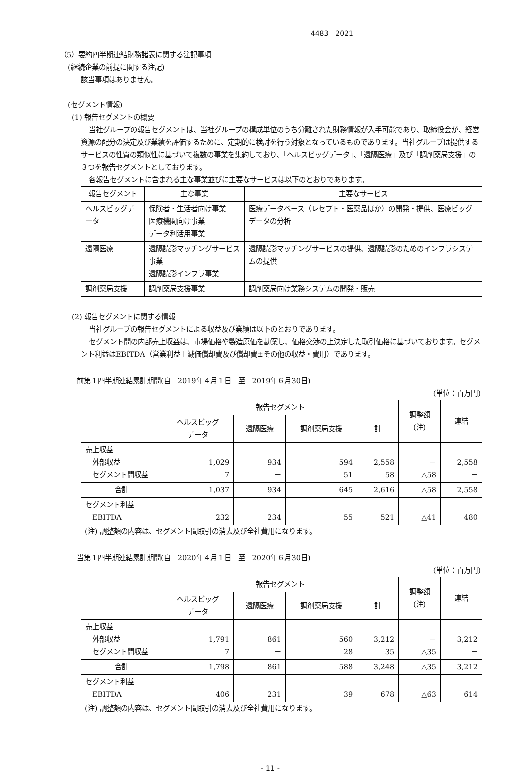4483　2021
（5）要約四半期連結財務諸表に関する注記事項
(継続企業の前提に関する注記)
該当事項はありません。
(セグメント情報)
(1) 報告セグメントの概要
当社グループの報告セグメントは、当社グループの構成単位のうち分離された財務情報が入手可能であり、取締役会が、経営資源の配分の決定及び業績を評価するために、定期的に検討を行う対象となっているものであります。当社グループは提供するサービスの性質の類似性に基づいて複数の事業を集約しており、「ヘルスビッグデータ」、「遠隔医療」及び「調剤薬局支援」の３つを報告セグメントとしております。
各報告セグメントに含まれる主な事業並びに主要なサービスは以下のとおりであります。
| 報告セグメント | 主な事業 | 主要なサービス |
| --- | --- | --- |
| ヘルスビッグデータ | 保険者・生活者向け事業 医療機関向け事業 データ利活用事業 | 医療データベース（レセプト・医薬品ほか）の開発・提供、医療ビッグデータの分析 |
| 遠隔医療 | 遠隔読影マッチングサービス事業 遠隔読影インフラ事業 | 遠隔読影マッチングサービスの提供、遠隔読影のためのインフラシステムの提供 |
| 調剤薬局支援 | 調剤薬局支援事業 | 調剤薬局向け業務システムの開発・販売 |
(2) 報告セグメントに関する情報
当社グループの報告セグメントによる収益及び業績は以下のとおりであります。
セグメント間の内部売上収益は、市場価格や製造原価を勘案し、価格交渉の上決定した取引価格に基づいております。セグメント利益はEBITDA（営業利益＋減価償却費及び償却費±その他の収益・費用）であります。
前第１四半期連結累計期間(自　2019年４月１日　至　2019年６月30日)
(単位：百万円)
| | 報告セグメント | | | | 調整額 (注) | 連結 |
| --- | --- | --- | --- | --- | --- | --- |
| | ヘルスビッグ データ | 遠隔医療 | 調剤薬局支援 | 計 | | |
| 売上収益 外部収益 セグメント間収益 | 1,029 7 | 934 － | 594 51 | 2,558 58 | － △58 | 2,558 － |
| 合計 | 1,037 | 934 | 645 | 2,616 | △58 | 2,558 |
| セグメント利益 EBITDA | 232 | 234 | 55 | 521 | △41 | 480 |
(注) 調整額の内容は、セグメント間取引の消去及び全社費用になります。
当第１四半期連結累計期間(自　2020年４月１日　至　2020年６月30日)
(単位：百万円)
| | 報告セグメント | | | | 調整額 (注) | 連結 |
| --- | --- | --- | --- | --- | --- | --- |
| | ヘルスビッグ データ | 遠隔医療 | 調剤薬局支援 | 計 | | |
| 売上収益 外部収益 セグメント間収益 | 1,791 7 | 861 － | 560 28 | 3,212 35 | － △35 | 3,212 － |
| 合計 | 1,798 | 861 | 588 | 3,248 | △35 | 3,212 |
| セグメント利益 EBITDA | 406 | 231 | 39 | 678 | △63 | 614 |
(注) 調整額の内容は、セグメント間取引の消去及び全社費用になります。
- 11 -